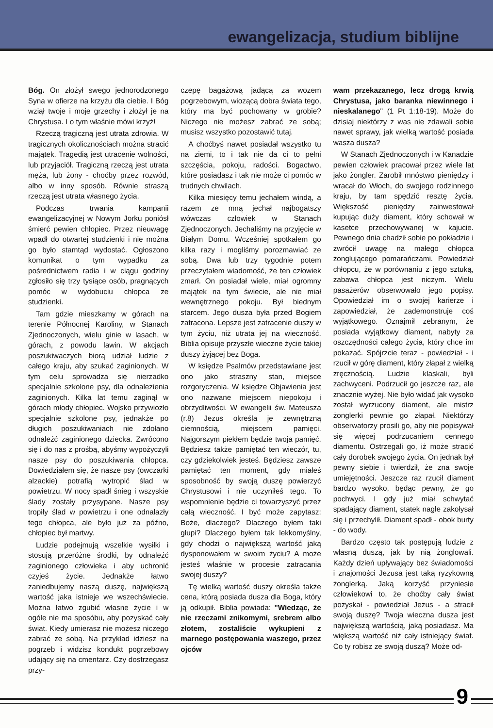ewangelizacja, studium biblijne
Bóg. On złożył swego jednorodzonego Syna w ofierze na krzyżu dla ciebie. I Bóg wziął twoje i moje grzechy i złożył je na Chrystusa. I o tym właśnie mówi krzyż!
Rzeczą tragiczną jest utrata zdrowia. W tragicznych okolicznościach można stracić majątek. Tragedią jest utracenie wolności, lub przyjaciół. Tragiczną rzeczą jest utrata męża, lub żony - choćby przez rozwód, albo w inny sposób. Równie straszą rzeczą jest utrata własnego życia.
Podczas trwania kampanii ewangelizacyjnej w Nowym Jorku poniósł śmierć pewien chłopiec. Przez nieuwagę wpadł do otwartej studzienki i nie można go było stamtąd wydostać. Ogłoszono komunikat o tym wypadku za pośrednictwem radia i w ciągu godziny zgłosiło się trzy tysiące osób, pragnących pomóc w wydobuciu chłopca ze studzienki.
Tam gdzie mieszkamy w górach na terenie Północnej Karoliny, w Stanach Zjednoczonych, wielu ginie w lasach, w górach, z powodu lawin. W akcjach poszukiwaczych biorą udział ludzie z całego kraju, aby szukać zaginionych. W tym celu sprowadza się nierzadko specjalnie szkolone psy, dla odnalezienia zaginionych. Kilka lat temu zaginął w górach młody chłopiec. Wojsko przywiozło specjalnie szkolone psy, jednakże po długich poszukiwaniach nie zdołano odnaleźć zaginionego dziecka. Zwrócono się i do nas z prośbą, abyśmy wypożyczyli nasze psy do poszukiwania chłopca. Dowiedziałem się, że nasze psy (owczarki alzackie) potrafią wytropić ślad w powietrzu. W nocy spadł śnieg i wszyskie ślady zostały przysypane. Nasze psy tropiły ślad w powietrzu i one odnalazły tego chłopca, ale było już za późno, chłopiec był martwy.
Ludzie podejmują wszelkie wysiłki i stosują przeróżne środki, by odnaleźć zaginionego człowieka i aby uchronić czyjeś życie. Jednakże łatwo zaniedbujemy naszą duszę, największą wartość jaka istnieje we wszechświecie. Można łatwo zgubić własne życie i w ogóle nie ma sposóbu, aby pozyskać cały świat. Kiedy umierasz nie możesz niczego zabrać ze sobą. Na przykład idziesz na pogrzeb i widzisz kondukt pogrzebowy udający się na cmentarz. Czy dostrzegasz przy-
czepę bagażową jadącą za wozem pogrzebowym, wiozącą dobra świata tego, który ma być pochowany w grobie? Niczego nie możesz zabrać ze sobą; musisz wszystko pozostawić tutaj.
A choćbyś nawet posiadał wszystko tu na ziemi, to i tak nie da ci to pełni szczęścia, pokoju, radości. Bogactwo, które posiadasz i tak nie może ci pomóc w trudnych chwilach.
Kilka miesięcy temu jechałem windą, a razem ze mną jechał najbogatszy wówczas człowiek w Stanach Zjednoczonych. Jechaliśmy na przyjęcie w Białym Domu. Wcześniej spotkałem go kilka razy i mogliśmy porozmawiać ze sobą. Dwa lub trzy tygodnie potem przeczytałem wiadomość, że ten człowiek zmarł. On posiadał wiele, miał ogromny majątek na tym świecie, ale nie miał wewnętrznego pokoju. Był biednym starcem. Jego dusza była przed Bogiem zatracona. Lepsze jest zatracenie duszy w tym życiu, niż utrata jej na wieczność. Biblia opisuje przyszłe wieczne życie takiej duszy żyjącej bez Boga.
W księdze Psalmów przedstawiane jest ono jako straszny stan, miejsce rozgoryczenia. W księdze Objawienia jest ono nazwane miejscem niepokoju i obrzydliwości. W ewangelii św. Mateusza (r.8) Jezus określa je zewnętrzną ciemnością, miejscem pamięci. Najgorszym piekłem będzie twoja pamięć. Będziesz także pamiętać ten wieczór, tu, czy gdziekolwiek jesteś. Będziesz zawsze pamiętać ten moment, gdy miałeś sposobność by swoją duszę powierzyć Chrystusowi i nie uczyniłeś tego. To wspomnienie będzie ci towarzyszyć przez całą wieczność. I być może zapytasz: Boże, dlaczego? Dlaczego byłem taki głupi? Dlaczego byłem tak lekkomyślny, gdy chodzi o największą wartość jaką dysponowałem w swoim życiu? A może jesteś właśnie w procesie zatracania swojej duszy?
Tę wielką wartość duszy określa także cena, którą posiada dusza dla Boga, który ją odkupił. Biblia powiada: "Wiedząc, że nie rzeczami znikomymi, srebrem albo złotem, zostaliście wykupieni z marnego postępowania waszego, przez ojców
wam przekazanego, lecz drogą krwią Chrystusa, jako baranka niewinnego i nieskalanego" (1 Pt 1:18-19). Może do dzisiaj niektórzy z was nie zdawali sobie nawet sprawy, jak wielką wartość posiada wasza dusza?
W Stanach Zjednoczonych i w Kanadzie pewien człowiek pracował przez wiele lat jako żongler. Zarobił mnóstwo pieniędzy i wracał do Włoch, do swojego rodzinnego kraju, by tam spędzić resztę życia. Większość pieniędzy zainwestował kupując duży diament, który schował w kasetce przechowywanej w kajucie. Pewnego dnia chadził sobie po pokładzie i zwrócił uwagę na małego chłopca żonglującego pomarańczami. Powiedział chłopcu, że w porównaniu z jego sztuką, zabawa chłopca jest niczym. Wielu pasażerów obserwowało jego popisy. Opowiedział im o swojej karierze i zapowiedział, że zademonstruje coś wyjątkowego. Oznajmił zebranym, że posiada wyjątkowy diament, nabyty za oszczędności całego życia, który chce im pokazać. Spójrzcie teraz - powiedział - i rzucił w górę diament, który złapał z wielką zręcznością. Ludzie klaskali, byli zachwyceni. Podrzucił go jeszcze raz, ale znacznie wyżej. Nie było widać jak wysoko został wyrzucony diament, ale mistrz żonglerki pewnie go złapał. Niektórzy obserwatorzy prosili go, aby nie popisywał się więcej podrzucaniem cennego diamentu. Ostrzegali go, iż może stracić cały dorobek swojego życia. On jednak był pewny siebie i twierdził, że zna swoje umiejętności. Jeszcze raz rzucił diament bardzo wysoko, będąc pewny, że go pochwyci. I gdy już miał schwytać spadający diament, statek nagle zakołysał się i przechylił. Diament spadł - obok burty - do wody.
Bardzo często tak postępują ludzie z własną duszą, jak by nią żonglowali. Każdy dzień upływający bez świadomości i znajomości Jezusa jest taką ryzykowną żonglerką. Jaką korzyść przyniesie człowiekowi to, że choćby cały świat pozyskał - powiedział Jezus - a stracił swoją duszę? Twoja wieczna dusza jest największą wartością, jaką posiadasz. Ma większą wartość niż cały istniejący świat. Co ty robisz ze swoją duszą? Może od-
9